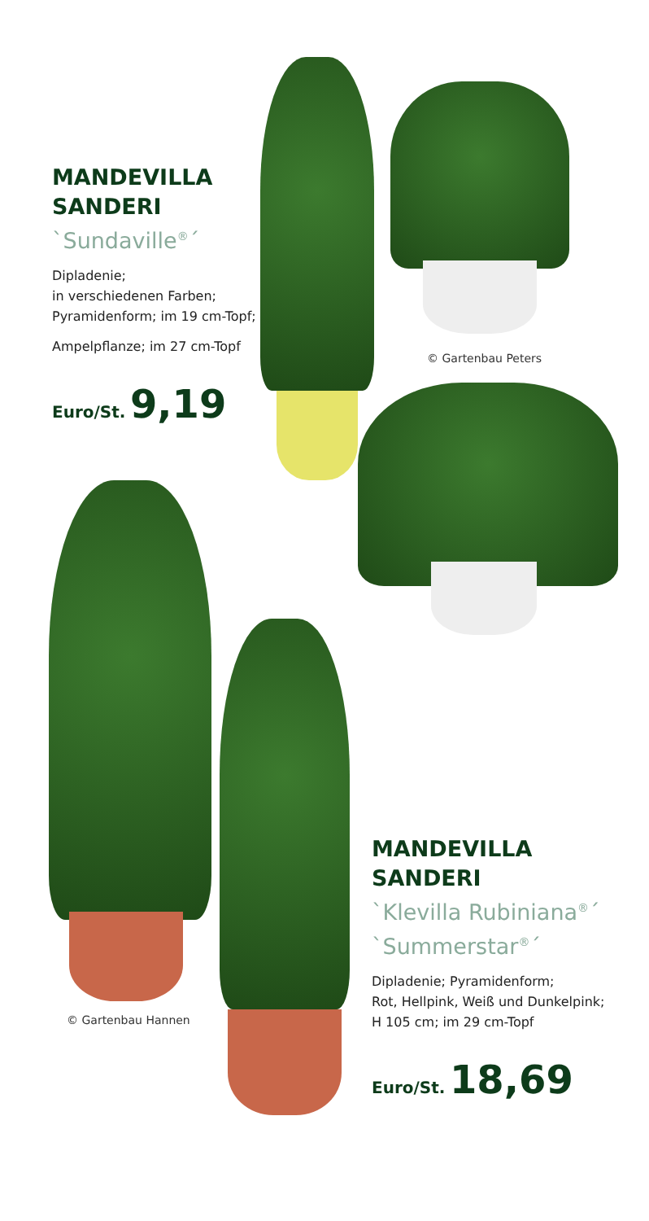MANDEVILLA
SANDERI
`Sundaville<sup>®</sup>´
Dipladenie;
in verschiedenen Farben;
Pyramidenform; im 19 cm-Topf;
Ampelpflanze; im 27 cm-Topf
Euro/St. 9,19
© Gartenbau Peters
© Gartenbau Hannen
MANDEVILLA
SANDERI
`Klevilla Rubiniana<sup>®</sup>´
`Summerstar<sup>®</sup>´
Dipladenie; Pyramidenform;
Rot, Hellpink, Weiß und Dunkelpink;
H 105 cm; im 29 cm-Topf
Euro/St. 18,69